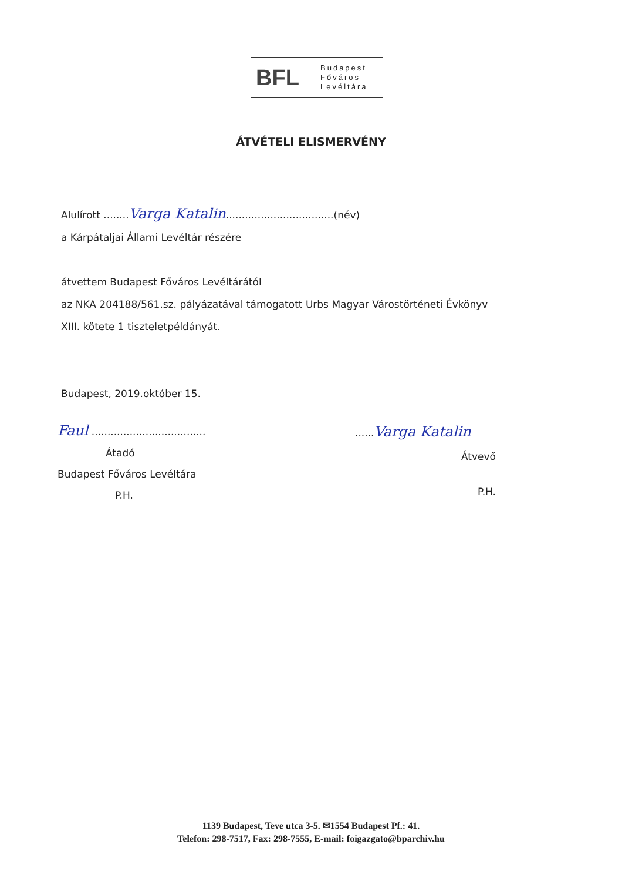BFL
Budapest
Főváros
Levéltára
ÁTVÉTELI ELISMERVÉNY
Alulírott ........Varga Katalin..................................(név)
a Kárpátaljai Állami Levéltár részére
átvettem Budapest Főváros Levéltárától
az NKA 204188/561.sz. pályázatával támogatott Urbs Magyar Várostörténeti Évkönyv
XIII. kötete 1 tiszteletpéldányát.
Budapest, 2019.október 15.
Faul ....................................
Átadó
Budapest Főváros Levéltára
P.H.
......Varga Katalin
Átvevő
P.H.
1139 Budapest, Teve utca 3-5. ✉1554 Budapest Pf.: 41.
Telefon: 298-7517, Fax: 298-7555, E-mail: foigazgato@bparchiv.hu